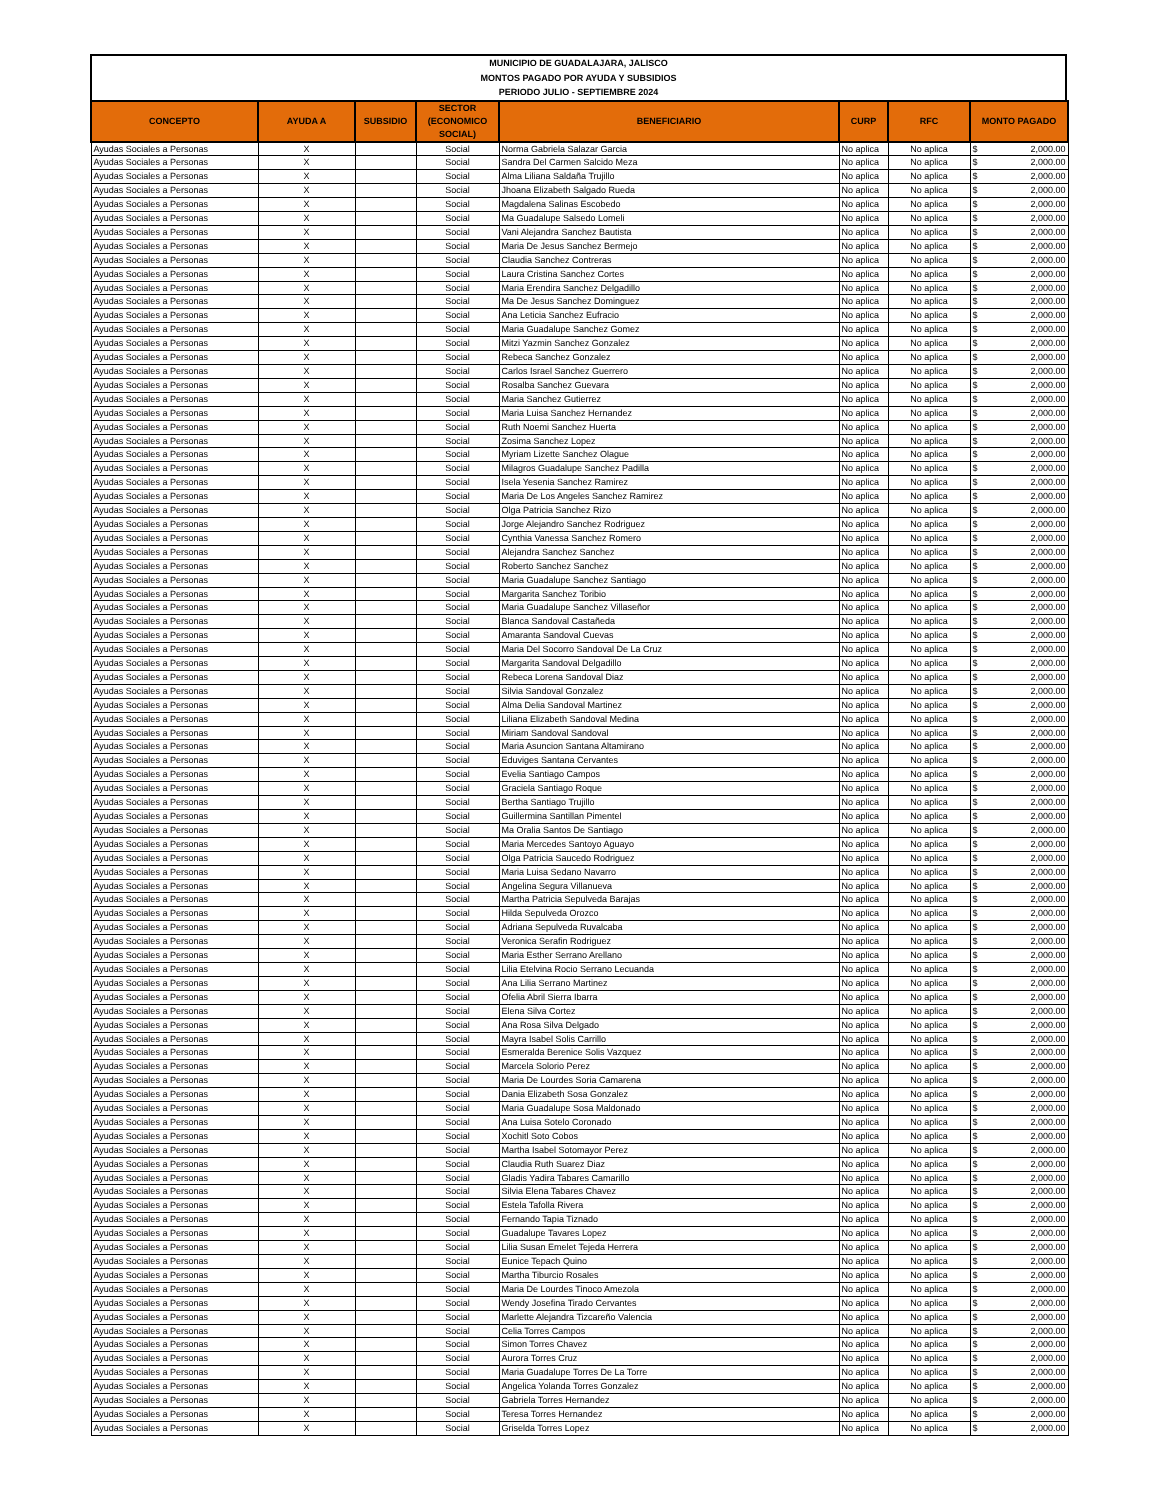MUNICIPIO DE GUADALAJARA, JALISCO
MONTOS PAGADO POR AYUDA Y SUBSIDIOS
PERIODO JULIO - SEPTIEMBRE 2024
| CONCEPTO | AYUDA A | SUBSIDIO | SECTOR (ECONOMICO SOCIAL) | BENEFICIARIO | CURP | RFC | MONTO PAGADO |
| --- | --- | --- | --- | --- | --- | --- | --- |
| Ayudas Sociales a Personas | X | | Social | Norma Gabriela Salazar Garcia | No aplica | No aplica | $ 2,000.00 |
| Ayudas Sociales a Personas | X | | Social | Sandra Del Carmen Salcido Meza | No aplica | No aplica | $ 2,000.00 |
| Ayudas Sociales a Personas | X | | Social | Alma Liliana Saldaña Trujillo | No aplica | No aplica | $ 2,000.00 |
| Ayudas Sociales a Personas | X | | Social | Jhoana Elizabeth Salgado Rueda | No aplica | No aplica | $ 2,000.00 |
| Ayudas Sociales a Personas | X | | Social | Magdalena Salinas Escobedo | No aplica | No aplica | $ 2,000.00 |
| Ayudas Sociales a Personas | X | | Social | Ma Guadalupe Salsedo Lomeli | No aplica | No aplica | $ 2,000.00 |
| Ayudas Sociales a Personas | X | | Social | Vani Alejandra Sanchez Bautista | No aplica | No aplica | $ 2,000.00 |
| Ayudas Sociales a Personas | X | | Social | Maria De Jesus Sanchez Bermejo | No aplica | No aplica | $ 2,000.00 |
| Ayudas Sociales a Personas | X | | Social | Claudia Sanchez Contreras | No aplica | No aplica | $ 2,000.00 |
| Ayudas Sociales a Personas | X | | Social | Laura Cristina Sanchez Cortes | No aplica | No aplica | $ 2,000.00 |
| Ayudas Sociales a Personas | X | | Social | Maria Erendira Sanchez Delgadillo | No aplica | No aplica | $ 2,000.00 |
| Ayudas Sociales a Personas | X | | Social | Ma De Jesus Sanchez Dominguez | No aplica | No aplica | $ 2,000.00 |
| Ayudas Sociales a Personas | X | | Social | Ana Leticia Sanchez Eufracio | No aplica | No aplica | $ 2,000.00 |
| Ayudas Sociales a Personas | X | | Social | Maria Guadalupe Sanchez Gomez | No aplica | No aplica | $ 2,000.00 |
| Ayudas Sociales a Personas | X | | Social | Mitzi Yazmin Sanchez Gonzalez | No aplica | No aplica | $ 2,000.00 |
| Ayudas Sociales a Personas | X | | Social | Rebeca Sanchez Gonzalez | No aplica | No aplica | $ 2,000.00 |
| Ayudas Sociales a Personas | X | | Social | Carlos Israel Sanchez Guerrero | No aplica | No aplica | $ 2,000.00 |
| Ayudas Sociales a Personas | X | | Social | Rosalba Sanchez Guevara | No aplica | No aplica | $ 2,000.00 |
| Ayudas Sociales a Personas | X | | Social | Maria Sanchez Gutierrez | No aplica | No aplica | $ 2,000.00 |
| Ayudas Sociales a Personas | X | | Social | Maria Luisa Sanchez Hernandez | No aplica | No aplica | $ 2,000.00 |
| Ayudas Sociales a Personas | X | | Social | Ruth Noemi Sanchez Huerta | No aplica | No aplica | $ 2,000.00 |
| Ayudas Sociales a Personas | X | | Social | Zosima Sanchez Lopez | No aplica | No aplica | $ 2,000.00 |
| Ayudas Sociales a Personas | X | | Social | Myriam Lizette Sanchez Olague | No aplica | No aplica | $ 2,000.00 |
| Ayudas Sociales a Personas | X | | Social | Milagros Guadalupe Sanchez Padilla | No aplica | No aplica | $ 2,000.00 |
| Ayudas Sociales a Personas | X | | Social | Isela Yesenia Sanchez Ramirez | No aplica | No aplica | $ 2,000.00 |
| Ayudas Sociales a Personas | X | | Social | Maria De Los Angeles Sanchez Ramirez | No aplica | No aplica | $ 2,000.00 |
| Ayudas Sociales a Personas | X | | Social | Olga Patricia Sanchez Rizo | No aplica | No aplica | $ 2,000.00 |
| Ayudas Sociales a Personas | X | | Social | Jorge Alejandro Sanchez Rodriguez | No aplica | No aplica | $ 2,000.00 |
| Ayudas Sociales a Personas | X | | Social | Cynthia Vanessa Sanchez Romero | No aplica | No aplica | $ 2,000.00 |
| Ayudas Sociales a Personas | X | | Social | Alejandra Sanchez Sanchez | No aplica | No aplica | $ 2,000.00 |
| Ayudas Sociales a Personas | X | | Social | Roberto Sanchez Sanchez | No aplica | No aplica | $ 2,000.00 |
| Ayudas Sociales a Personas | X | | Social | Maria Guadalupe Sanchez Santiago | No aplica | No aplica | $ 2,000.00 |
| Ayudas Sociales a Personas | X | | Social | Margarita Sanchez Toribio | No aplica | No aplica | $ 2,000.00 |
| Ayudas Sociales a Personas | X | | Social | Maria Guadalupe Sanchez Villaseñor | No aplica | No aplica | $ 2,000.00 |
| Ayudas Sociales a Personas | X | | Social | Blanca Sandoval Castañeda | No aplica | No aplica | $ 2,000.00 |
| Ayudas Sociales a Personas | X | | Social | Amaranta Sandoval Cuevas | No aplica | No aplica | $ 2,000.00 |
| Ayudas Sociales a Personas | X | | Social | Maria Del Socorro Sandoval De La Cruz | No aplica | No aplica | $ 2,000.00 |
| Ayudas Sociales a Personas | X | | Social | Margarita Sandoval Delgadillo | No aplica | No aplica | $ 2,000.00 |
| Ayudas Sociales a Personas | X | | Social | Rebeca Lorena Sandoval Diaz | No aplica | No aplica | $ 2,000.00 |
| Ayudas Sociales a Personas | X | | Social | Silvia Sandoval Gonzalez | No aplica | No aplica | $ 2,000.00 |
| Ayudas Sociales a Personas | X | | Social | Alma Delia Sandoval Martinez | No aplica | No aplica | $ 2,000.00 |
| Ayudas Sociales a Personas | X | | Social | Liliana Elizabeth Sandoval Medina | No aplica | No aplica | $ 2,000.00 |
| Ayudas Sociales a Personas | X | | Social | Miriam Sandoval Sandoval | No aplica | No aplica | $ 2,000.00 |
| Ayudas Sociales a Personas | X | | Social | Maria Asuncion Santana Altamirano | No aplica | No aplica | $ 2,000.00 |
| Ayudas Sociales a Personas | X | | Social | Eduviges Santana Cervantes | No aplica | No aplica | $ 2,000.00 |
| Ayudas Sociales a Personas | X | | Social | Evelia Santiago Campos | No aplica | No aplica | $ 2,000.00 |
| Ayudas Sociales a Personas | X | | Social | Graciela Santiago Roque | No aplica | No aplica | $ 2,000.00 |
| Ayudas Sociales a Personas | X | | Social | Bertha Santiago Trujillo | No aplica | No aplica | $ 2,000.00 |
| Ayudas Sociales a Personas | X | | Social | Guillermina Santillan Pimentel | No aplica | No aplica | $ 2,000.00 |
| Ayudas Sociales a Personas | X | | Social | Ma Oralia Santos De Santiago | No aplica | No aplica | $ 2,000.00 |
| Ayudas Sociales a Personas | X | | Social | Maria Mercedes Santoyo Aguayo | No aplica | No aplica | $ 2,000.00 |
| Ayudas Sociales a Personas | X | | Social | Olga Patricia Saucedo Rodriguez | No aplica | No aplica | $ 2,000.00 |
| Ayudas Sociales a Personas | X | | Social | Maria Luisa Sedano Navarro | No aplica | No aplica | $ 2,000.00 |
| Ayudas Sociales a Personas | X | | Social | Angelina Segura Villanueva | No aplica | No aplica | $ 2,000.00 |
| Ayudas Sociales a Personas | X | | Social | Martha Patricia Sepulveda Barajas | No aplica | No aplica | $ 2,000.00 |
| Ayudas Sociales a Personas | X | | Social | Hilda Sepulveda Orozco | No aplica | No aplica | $ 2,000.00 |
| Ayudas Sociales a Personas | X | | Social | Adriana Sepulveda Ruvalcaba | No aplica | No aplica | $ 2,000.00 |
| Ayudas Sociales a Personas | X | | Social | Veronica Serafin Rodriguez | No aplica | No aplica | $ 2,000.00 |
| Ayudas Sociales a Personas | X | | Social | Maria Esther Serrano Arellano | No aplica | No aplica | $ 2,000.00 |
| Ayudas Sociales a Personas | X | | Social | Lilia Etelvina Rocio Serrano Lecuanda | No aplica | No aplica | $ 2,000.00 |
| Ayudas Sociales a Personas | X | | Social | Ana Lilia Serrano Martinez | No aplica | No aplica | $ 2,000.00 |
| Ayudas Sociales a Personas | X | | Social | Ofelia Abril Sierra Ibarra | No aplica | No aplica | $ 2,000.00 |
| Ayudas Sociales a Personas | X | | Social | Elena Silva Cortez | No aplica | No aplica | $ 2,000.00 |
| Ayudas Sociales a Personas | X | | Social | Ana Rosa Silva Delgado | No aplica | No aplica | $ 2,000.00 |
| Ayudas Sociales a Personas | X | | Social | Mayra Isabel Solis Carrillo | No aplica | No aplica | $ 2,000.00 |
| Ayudas Sociales a Personas | X | | Social | Esmeralda Berenice Solis Vazquez | No aplica | No aplica | $ 2,000.00 |
| Ayudas Sociales a Personas | X | | Social | Marcela Solorio Perez | No aplica | No aplica | $ 2,000.00 |
| Ayudas Sociales a Personas | X | | Social | Maria De Lourdes Soria Camarena | No aplica | No aplica | $ 2,000.00 |
| Ayudas Sociales a Personas | X | | Social | Dania Elizabeth Sosa Gonzalez | No aplica | No aplica | $ 2,000.00 |
| Ayudas Sociales a Personas | X | | Social | Maria Guadalupe Sosa Maldonado | No aplica | No aplica | $ 2,000.00 |
| Ayudas Sociales a Personas | X | | Social | Ana Luisa Sotelo Coronado | No aplica | No aplica | $ 2,000.00 |
| Ayudas Sociales a Personas | X | | Social | Xochitl Soto Cobos | No aplica | No aplica | $ 2,000.00 |
| Ayudas Sociales a Personas | X | | Social | Martha Isabel Sotomayor Perez | No aplica | No aplica | $ 2,000.00 |
| Ayudas Sociales a Personas | X | | Social | Claudia Ruth Suarez Diaz | No aplica | No aplica | $ 2,000.00 |
| Ayudas Sociales a Personas | X | | Social | Gladis Yadira Tabares Camarillo | No aplica | No aplica | $ 2,000.00 |
| Ayudas Sociales a Personas | X | | Social | Silvia Elena Tabares Chavez | No aplica | No aplica | $ 2,000.00 |
| Ayudas Sociales a Personas | X | | Social | Estela Tafolla Rivera | No aplica | No aplica | $ 2,000.00 |
| Ayudas Sociales a Personas | X | | Social | Fernando Tapia Tiznado | No aplica | No aplica | $ 2,000.00 |
| Ayudas Sociales a Personas | X | | Social | Guadalupe Tavares Lopez | No aplica | No aplica | $ 2,000.00 |
| Ayudas Sociales a Personas | X | | Social | Lilia Susan Emelet Tejeda Herrera | No aplica | No aplica | $ 2,000.00 |
| Ayudas Sociales a Personas | X | | Social | Eunice Tepach Quino | No aplica | No aplica | $ 2,000.00 |
| Ayudas Sociales a Personas | X | | Social | Martha Tiburcio Rosales | No aplica | No aplica | $ 2,000.00 |
| Ayudas Sociales a Personas | X | | Social | Maria De Lourdes Tinoco Amezola | No aplica | No aplica | $ 2,000.00 |
| Ayudas Sociales a Personas | X | | Social | Wendy Josefina Tirado Cervantes | No aplica | No aplica | $ 2,000.00 |
| Ayudas Sociales a Personas | X | | Social | Marlette Alejandra Tizcareño Valencia | No aplica | No aplica | $ 2,000.00 |
| Ayudas Sociales a Personas | X | | Social | Celia Torres Campos | No aplica | No aplica | $ 2,000.00 |
| Ayudas Sociales a Personas | X | | Social | Simon Torres Chavez | No aplica | No aplica | $ 2,000.00 |
| Ayudas Sociales a Personas | X | | Social | Aurora Torres Cruz | No aplica | No aplica | $ 2,000.00 |
| Ayudas Sociales a Personas | X | | Social | Maria Guadalupe Torres De La Torre | No aplica | No aplica | $ 2,000.00 |
| Ayudas Sociales a Personas | X | | Social | Angelica Yolanda Torres Gonzalez | No aplica | No aplica | $ 2,000.00 |
| Ayudas Sociales a Personas | X | | Social | Gabriela Torres Hernandez | No aplica | No aplica | $ 2,000.00 |
| Ayudas Sociales a Personas | X | | Social | Teresa Torres Hernandez | No aplica | No aplica | $ 2,000.00 |
| Ayudas Sociales a Personas | X | | Social | Griselda Torres Lopez | No aplica | No aplica | $ 2,000.00 |